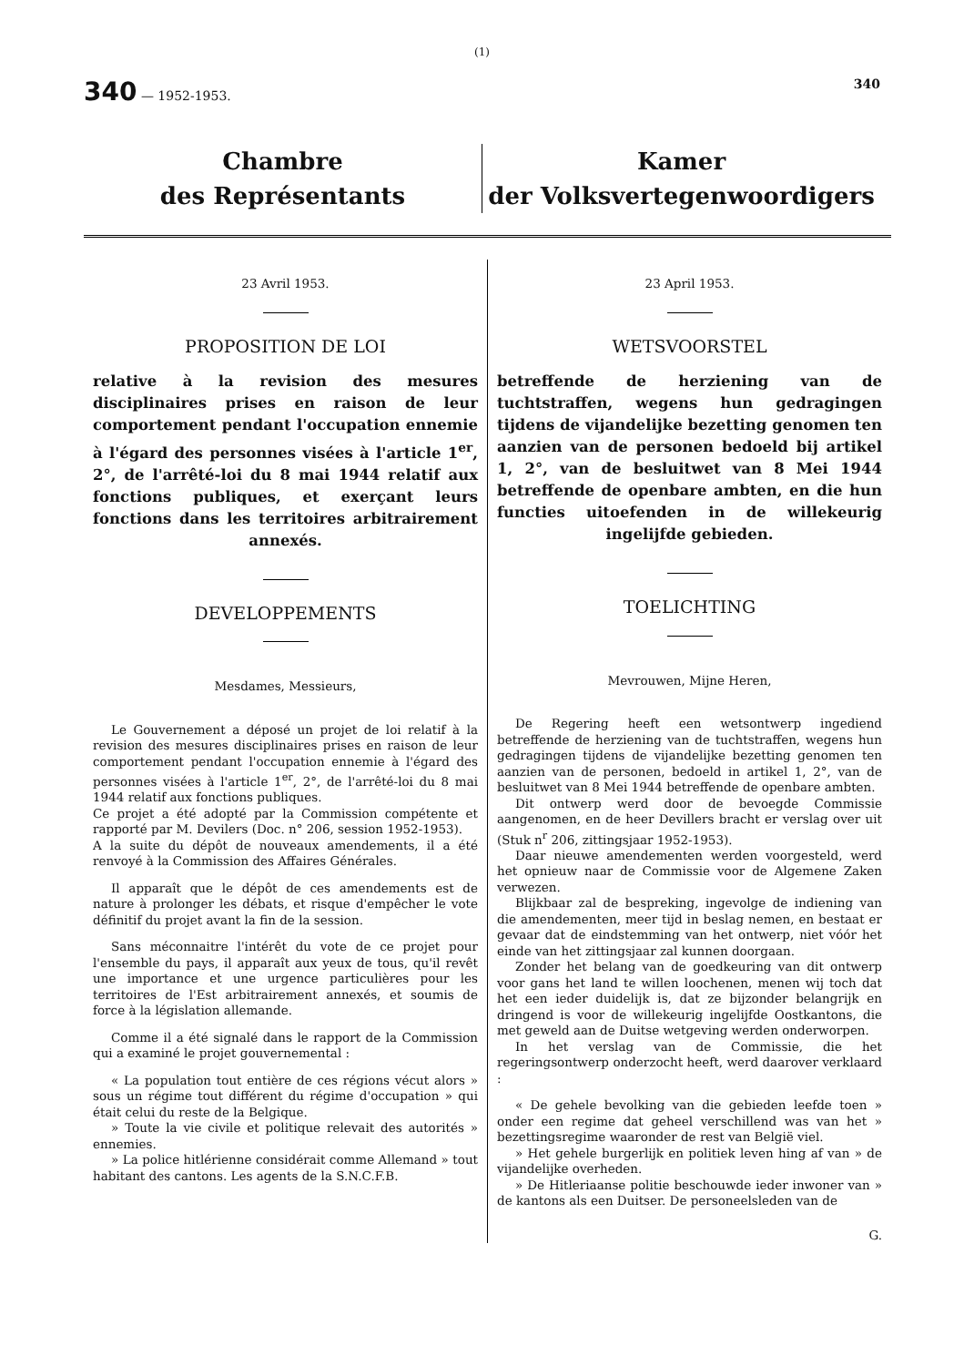(1)
340 — 1952-1953. 340
Chambre
des Représentants
Kamer
der Volksvertegenwoordigers
23 Avril 1953.
PROPOSITION DE LOI
relative à la revision des mesures disciplinaires prises en raison de leur comportement pendant l'occupation ennemie à l'égard des personnes visées à l'article 1<sup>er</sup>, 2°, de l'arrêté-loi du 8 mai 1944 relatif aux fonctions publiques, et exerçant leurs fonctions dans les territoires arbitrairement annexés.
DEVELOPPEMENTS
Mesdames, Messieurs,
Le Gouvernement a déposé un projet de loi relatif à la revision des mesures disciplinaires prises en raison de leur comportement pendant l'occupation ennemie à l'égard des personnes visées à l'article 1<sup>er</sup>, 2°, de l'arrêté-loi du 8 mai 1944 relatif aux fonctions publiques.
Ce projet a été adopté par la Commission compétente et rapporté par M. Devilers (Doc. n° 206, session 1952-1953).
A la suite du dépôt de nouveaux amendements, il a été renvoyé à la Commission des Affaires Générales.
Il apparaît que le dépôt de ces amendements est de nature à prolonger les débats, et risque d'empêcher le vote définitif du projet avant la fin de la session.
Sans méconnaitre l'intérêt du vote de ce projet pour l'ensemble du pays, il apparaît aux yeux de tous, qu'il revêt une importance et une urgence particulières pour les territoires de l'Est arbitrairement annexés, et soumis de force à la législation allemande.
Comme il a été signalé dans le rapport de la Commission qui a examiné le projet gouvernemental :
« La population tout entière de ces régions vécut alors » sous un régime tout différent du régime d'occupation » qui était celui du reste de la Belgique.
» Toute la vie civile et politique relevait des autorités » ennemies.
» La police hitlérienne considérait comme Allemand » tout habitant des cantons. Les agents de la S.N.C.F.B.
23 April 1953.
WETSVOORSTEL
betreffende de herziening van de tuchtstraffen, wegens hun gedragingen tijdens de vijandelijke bezetting genomen ten aanzien van de personen bedoeld bij artikel 1, 2°, van de besluitwet van 8 Mei 1944 betreffende de openbare ambten, en die hun functies uitoefenden in de willekeurig ingelijfde gebieden.
TOELICHTING
Mevrouwen, Mijne Heren,
De Regering heeft een wetsontwerp ingediend betreffende de herziening van de tuchtstraffen, wegens hun gedragingen tijdens de vijandelijke bezetting genomen ten aanzien van de personen, bedoeld in artikel 1, 2°, van de besluitwet van 8 Mei 1944 betreffende de openbare ambten.
Dit ontwerp werd door de bevoegde Commissie aangenomen, en de heer Devillers bracht er verslag over uit (Stuk n<sup>r</sup> 206, zittingsjaar 1952-1953).
Daar nieuwe amendementen werden voorgesteld, werd het opnieuw naar de Commissie voor de Algemene Zaken verwezen.
Blijkbaar zal de bespreking, ingevolge de indiening van die amendementen, meer tijd in beslag nemen, en bestaat er gevaar dat de eindstemming van het ontwerp, niet vóór het einde van het zittingsjaar zal kunnen doorgaan.
Zonder het belang van de goedkeuring van dit ontwerp voor gans het land te willen loochenen, menen wij toch dat het een ieder duidelijk is, dat ze bijzonder belangrijk en dringend is voor de willekeurig ingelijfde Oostkantons, die met geweld aan de Duitse wetgeving werden onderworpen.
In het verslag van de Commissie, die het regeringsontwerp onderzocht heeft, werd daarover verklaard :
« De gehele bevolking van die gebieden leefde toen » onder een regime dat geheel verschillend was van het » bezettingsregime waaronder de rest van België viel.
» Het gehele burgerlijk en politiek leven hing af van » de vijandelijke overheden.
» De Hitleriaanse politie beschouwde ieder inwoner van » de kantons als een Duitser. De personeelsleden van de
G.